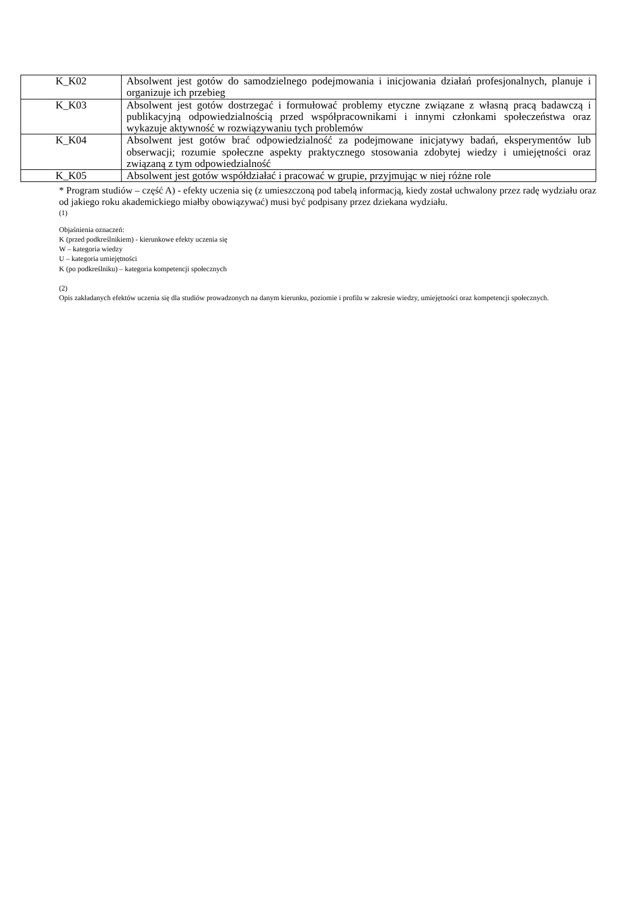| K_K02 | Absolwent jest gotów do samodzielnego podejmowania i inicjowania działań profesjonalnych, planuje i organizuje ich przebieg |
| K_K03 | Absolwent jest gotów dostrzegać i formułować problemy etyczne związane z własną pracą badawczą i publikacyjną odpowiedzialnością przed współpracownikami i innymi członkami społeczeństwa oraz wykazuje aktywność w rozwiązywaniu tych problemów |
| K_K04 | Absolwent jest gotów brać odpowiedzialność za podejmowane inicjatywy badań, eksperymentów lub obserwacji; rozumie społeczne aspekty praktycznego stosowania zdobytej wiedzy i umiejętności oraz związaną z tym odpowiedzialność |
| K_K05 | Absolwent jest gotów współdziałać i pracować w grupie, przyjmując w niej różne role |
* Program studiów – część A) - efekty uczenia się (z umieszczoną pod tabelą informacją, kiedy został uchwalony przez radę wydziału oraz od jakiego roku akademickiego miałby obowiązywać) musi być podpisany przez dziekana wydziału.
(1)
Objaśnienia oznaczeń:
K (przed podkreślnikiem) - kierunkowe efekty uczenia się
W – kategoria wiedzy
U – kategoria umiejętności
K (po podkreślniku) – kategoria kompetencji społecznych
(2)
Opis zakładanych efektów uczenia się dla studiów prowadzonych na danym kierunku, poziomie i profilu w zakresie wiedzy, umiejętności oraz kompetencji społecznych.